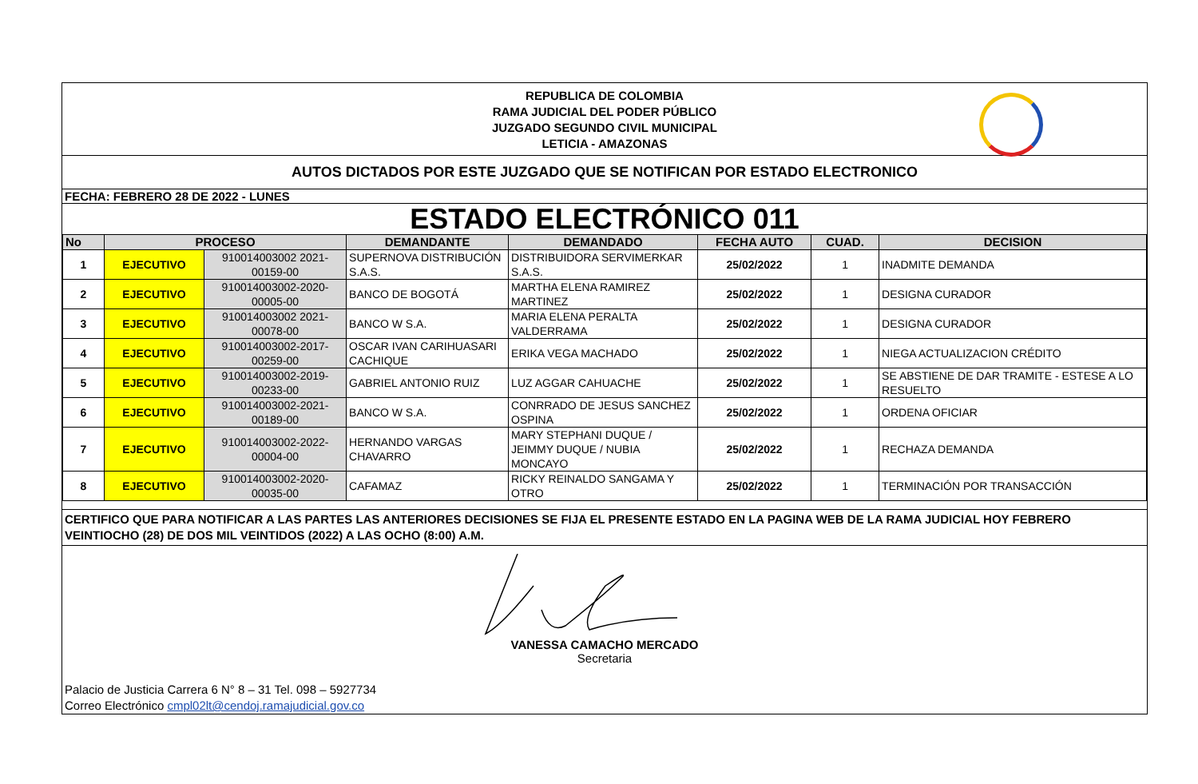REPUBLICA DE COLOMBIA
RAMA JUDICIAL DEL PODER PÚBLICO
JUZGADO SEGUNDO CIVIL MUNICIPAL
LETICIA - AMAZONAS
AUTOS DICTADOS POR ESTE JUZGADO QUE SE NOTIFICAN POR ESTADO ELECTRONICO
FECHA: FEBRERO 28 DE 2022 - LUNES
ESTADO ELECTRÓNICO 011
| No | PROCESO | | DEMANDANTE | DEMANDADO | FECHA AUTO | CUAD. | DECISION |
| --- | --- | --- | --- | --- | --- | --- | --- |
| 1 | EJECUTIVO | 910014003002 2021-00159-00 | SUPERNOVA DISTRIBUCIÓN S.A.S. | DISTRIBUIDORA SERVIMERKAR S.A.S. | 25/02/2022 | 1 | INADMITE DEMANDA |
| 2 | EJECUTIVO | 910014003002-2020-00005-00 | BANCO DE BOGOTÁ | MARTHA ELENA RAMIREZ MARTINEZ | 25/02/2022 | 1 | DESIGNA CURADOR |
| 3 | EJECUTIVO | 910014003002 2021-00078-00 | BANCO W S.A. | MARIA ELENA PERALTA VALDERRAMA | 25/02/2022 | 1 | DESIGNA CURADOR |
| 4 | EJECUTIVO | 910014003002-2017-00259-00 | OSCAR IVAN CARIHUASARI CACHIQUE | ERIKA VEGA MACHADO | 25/02/2022 | 1 | NIEGA ACTUALIZACION CRÉDITO |
| 5 | EJECUTIVO | 910014003002-2019-00233-00 | GABRIEL ANTONIO RUIZ | LUZ AGGAR CAHUACHE | 25/02/2022 | 1 | SE ABSTIENE DE DAR TRAMITE - ESTESE A LO RESUELTO |
| 6 | EJECUTIVO | 910014003002-2021-00189-00 | BANCO W S.A. | CONRRADO DE JESUS SANCHEZ OSPINA | 25/02/2022 | 1 | ORDENA OFICIAR |
| 7 | EJECUTIVO | 910014003002-2022-00004-00 | HERNANDO VARGAS CHAVARRO | MARY STEPHANI DUQUE / JEIMMY DUQUE / NUBIA MONCAYO | 25/02/2022 | 1 | RECHAZA DEMANDA |
| 8 | EJECUTIVO | 910014003002-2020-00035-00 | CAFAMAZ | RICKY REINALDO SANGAMA Y OTRO | 25/02/2022 | 1 | TERMINACIÓN POR TRANSACCIÓN |
CERTIFICO QUE PARA NOTIFICAR A LAS PARTES LAS ANTERIORES DECISIONES SE FIJA EL PRESENTE ESTADO EN LA PAGINA WEB DE LA RAMA JUDICIAL HOY FEBRERO VEINTIOCHO (28) DE DOS MIL VEINTIDOS (2022) A LAS OCHO (8:00) A.M.
VANESSA CAMACHO MERCADO
Secretaria
Palacio de Justicia Carrera 6 N° 8 – 31 Tel. 098 – 5927734
Correo Electrónico cmpl02lt@cendoj.ramajudicial.gov.co